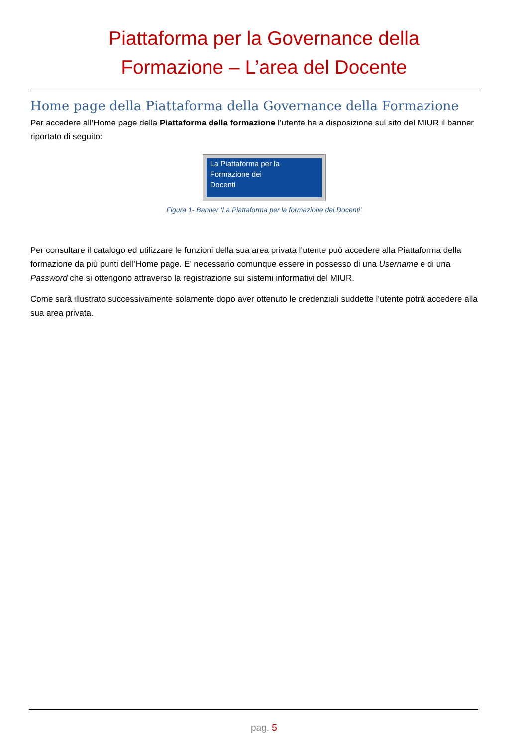Piattaforma per la Governance della Formazione – L’area del Docente
Home page della Piattaforma della Governance della Formazione
Per accedere all’Home page della Piattaforma della formazione l’utente ha a disposizione sul sito del MIUR il banner riportato di seguito:
La Piattaforma per la
Formazione dei
Docenti
Figura 1- Banner ‘La Piattaforma per la formazione dei Docenti’
Per consultare il catalogo ed utilizzare le funzioni della sua area privata l’utente può accedere alla Piattaforma della formazione da più punti dell’Home page. E’ necessario comunque essere in possesso di una Username e di una Password che si ottengono attraverso la registrazione sui sistemi informativi del MIUR.
Come sarà illustrato successivamente solamente dopo aver ottenuto le credenziali suddette l’utente potrà accedere alla sua area privata.
pag. 5